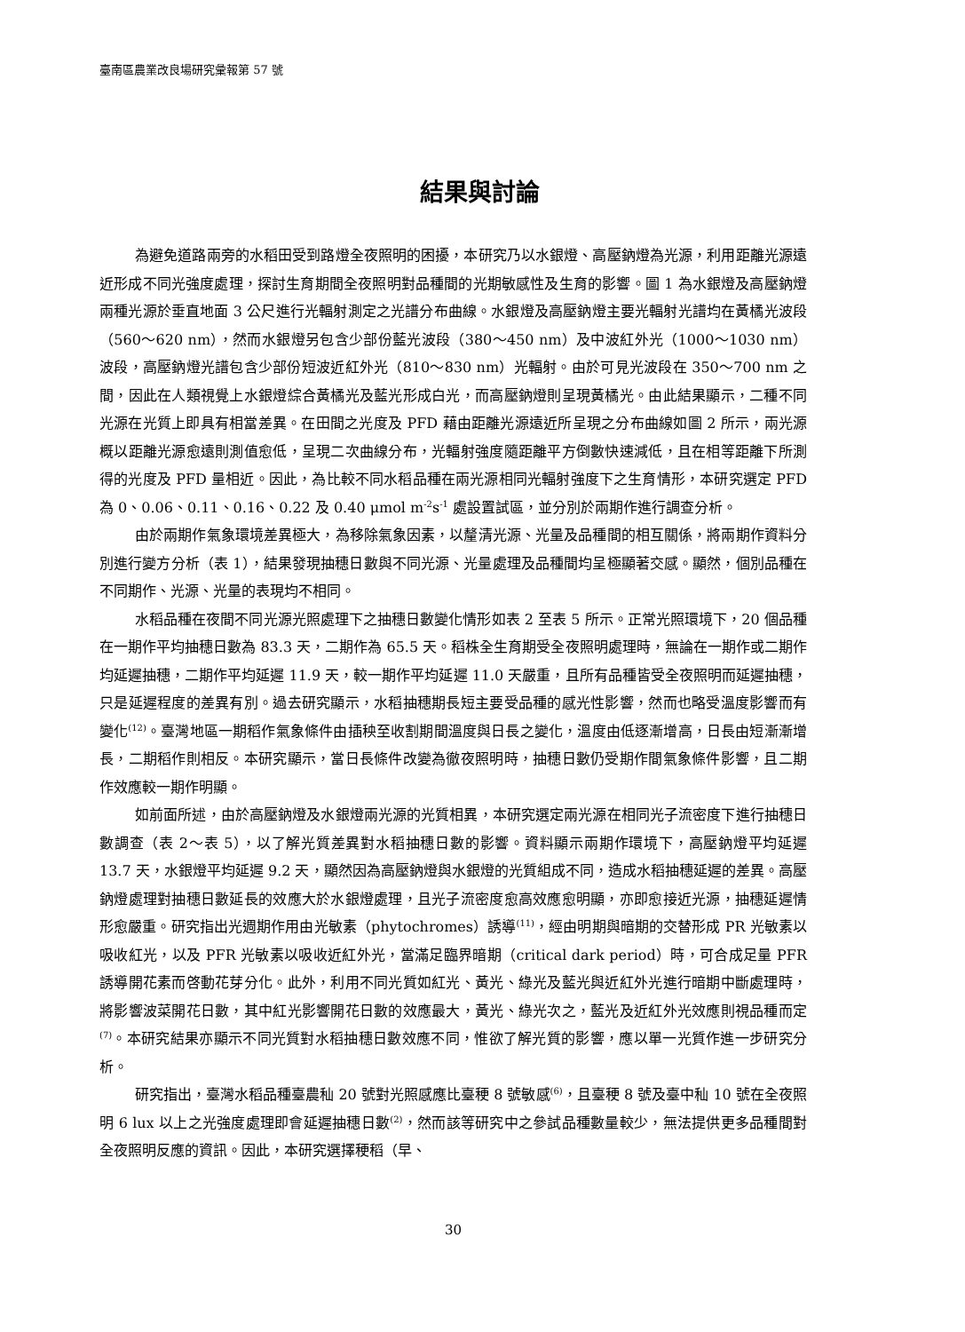臺南區農業改良場研究彙報第 57 號
結果與討論
為避免道路兩旁的水稻田受到路燈全夜照明的困擾，本研究乃以水銀燈、高壓鈉燈為光源，利用距離光源遠近形成不同光強度處理，探討生育期間全夜照明對品種間的光期敏感性及生育的影響。圖 1 為水銀燈及高壓鈉燈兩種光源於垂直地面 3 公尺進行光輻射測定之光譜分布曲線。水銀燈及高壓鈉燈主要光輻射光譜均在黃橘光波段（560～620 nm），然而水銀燈另包含少部份藍光波段（380～450 nm）及中波紅外光（1000～1030 nm）波段，高壓鈉燈光譜包含少部份短波近紅外光（810～830 nm）光輻射。由於可見光波段在 350～700 nm 之間，因此在人類視覺上水銀燈綜合黃橘光及藍光形成白光，而高壓鈉燈則呈現黃橘光。由此結果顯示，二種不同光源在光質上即具有相當差異。在田間之光度及 PFD 藉由距離光源遠近所呈現之分布曲線如圖 2 所示，兩光源概以距離光源愈遠則測值愈低，呈現二次曲線分布，光輻射強度隨距離平方倒數快速減低，且在相等距離下所測得的光度及 PFD 量相近。因此，為比較不同水稻品種在兩光源相同光輻射強度下之生育情形，本研究選定 PFD 為 0、0.06、0.11、0.16、0.22 及 0.40 μmol m<sup>-2</sup>s<sup>-1</sup> 處設置試區，並分別於兩期作進行調查分析。
由於兩期作氣象環境差異極大，為移除氣象因素，以釐清光源、光量及品種間的相互關係，將兩期作資料分別進行變方分析（表 1），結果發現抽穗日數與不同光源、光量處理及品種間均呈極顯著交感。顯然，個別品種在不同期作、光源、光量的表現均不相同。
水稻品種在夜間不同光源光照處理下之抽穗日數變化情形如表 2 至表 5 所示。正常光照環境下，20 個品種在一期作平均抽穗日數為 83.3 天，二期作為 65.5 天。稻株全生育期受全夜照明處理時，無論在一期作或二期作均延遲抽穗，二期作平均延遲 11.9 天，較一期作平均延遲 11.0 天嚴重，且所有品種皆受全夜照明而延遲抽穗，只是延遲程度的差異有別。過去研究顯示，水稻抽穗期長短主要受品種的感光性影響，然而也略受溫度影響而有變化<sup>(12)</sup>。臺灣地區一期稻作氣象條件由插秧至收割期間溫度與日長之變化，溫度由低逐漸增高，日長由短漸漸增長，二期稻作則相反。本研究顯示，當日長條件改變為徹夜照明時，抽穗日數仍受期作間氣象條件影響，且二期作效應較一期作明顯。
如前面所述，由於高壓鈉燈及水銀燈兩光源的光質相異，本研究選定兩光源在相同光子流密度下進行抽穗日數調查（表 2～表 5），以了解光質差異對水稻抽穗日數的影響。資料顯示兩期作環境下，高壓鈉燈平均延遲 13.7 天，水銀燈平均延遲 9.2 天，顯然因為高壓鈉燈與水銀燈的光質組成不同，造成水稻抽穗延遲的差異。高壓鈉燈處理對抽穗日數延長的效應大於水銀燈處理，且光子流密度愈高效應愈明顯，亦即愈接近光源，抽穗延遲情形愈嚴重。研究指出光週期作用由光敏素（phytochromes）誘導<sup>(11)</sup>，經由明期與暗期的交替形成 PR 光敏素以吸收紅光，以及 PFR 光敏素以吸收近紅外光，當滿足臨界暗期（critical dark period）時，可合成足量 PFR 誘導開花素而啓動花芽分化。此外，利用不同光質如紅光、黃光、綠光及藍光與近紅外光進行暗期中斷處理時，將影響波菜開花日數，其中紅光影響開花日數的效應最大，黃光、綠光次之，藍光及近紅外光效應則視品種而定<sup>(7)</sup>。本研究結果亦顯示不同光質對水稻抽穗日數效應不同，惟欲了解光質的影響，應以單一光質作進一步研究分析。
研究指出，臺灣水稻品種臺農秈 20 號對光照感應比臺稉 8 號敏感<sup>(6)</sup>，且臺稉 8 號及臺中秈 10 號在全夜照明 6 lux 以上之光強度處理即會延遲抽穗日數<sup>(2)</sup>，然而該等研究中之參試品種數量較少，無法提供更多品種間對全夜照明反應的資訊。因此，本研究選擇稉稻（早、
30